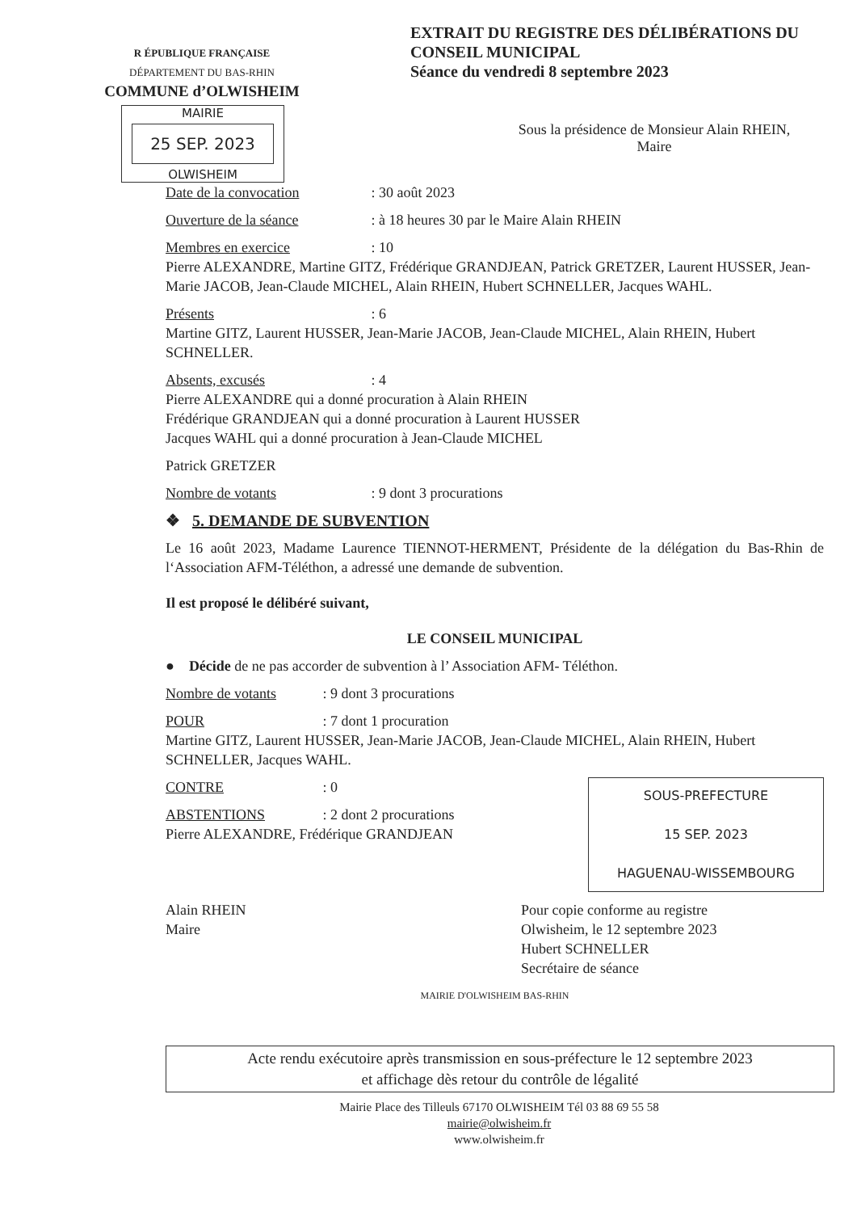R ÉPUBLIQUE FRANÇAISE
DÉPARTEMENT DU BAS-RHIN
COMMUNE d’OLWISHEIM
MAIRIE
25 SEP. 2023
OLWISHEIM
EXTRAIT DU REGISTRE DES DÉLIBÉRATIONS DU CONSEIL MUNICIPAL
Séance du vendredi 8 septembre 2023
Sous la présidence de Monsieur Alain RHEIN,
Maire
Date de la convocation : 30 août 2023
Ouverture de la séance : à 18 heures 30 par le Maire Alain RHEIN
Membres en exercice : 10
Pierre ALEXANDRE, Martine GITZ, Frédérique GRANDJEAN, Patrick GRETZER, Laurent HUSSER, Jean-Marie JACOB, Jean-Claude MICHEL, Alain RHEIN, Hubert SCHNELLER, Jacques WAHL.
Présents : 6
Martine GITZ, Laurent HUSSER, Jean-Marie JACOB, Jean-Claude MICHEL, Alain RHEIN, Hubert SCHNELLER.
Absents, excusés : 4
Pierre ALEXANDRE qui a donné procuration à Alain RHEIN
Frédérique GRANDJEAN qui a donné procuration à Laurent HUSSER
Jacques WAHL qui a donné procuration à Jean-Claude MICHEL
Patrick GRETZER
Nombre de votants : 9 dont 3 procurations
❖ 5. DEMANDE DE SUBVENTION
Le 16 août 2023, Madame Laurence TIENNOT-HERMENT, Présidente de la délégation du Bas-Rhin de l‘Association AFM-Téléthon, a adressé une demande de subvention.
Il est proposé le délibéré suivant,
LE CONSEIL MUNICIPAL
● Décide de ne pas accorder de subvention à l’ Association AFM- Téléthon.
Nombre de votants : 9 dont 3 procurations
POUR : 7 dont 1 procuration
Martine GITZ, Laurent HUSSER, Jean-Marie JACOB, Jean-Claude MICHEL, Alain RHEIN, Hubert SCHNELLER, Jacques WAHL.
SOUS-PREFECTURE
15 SEP. 2023
HAGUENAU-WISSEMBOURG
CONTRE : 0
ABSTENTIONS : 2 dont 2 procurations
Pierre ALEXANDRE, Frédérique GRANDJEAN
Alain RHEIN
Maire
Pour copie conforme au registre
Olwisheim, le 12 septembre 2023
Hubert SCHNELLER
Secrétaire de séance
MAIRIE D'OLWISHEIM BAS-RHIN
Acte rendu exécutoire après transmission en sous-préfecture le 12 septembre 2023
et affichage dès retour du contrôle de légalité
Mairie Place des Tilleuls 67170 OLWISHEIM Tél 03 88 69 55 58
mairie@olwisheim.fr
www.olwisheim.fr